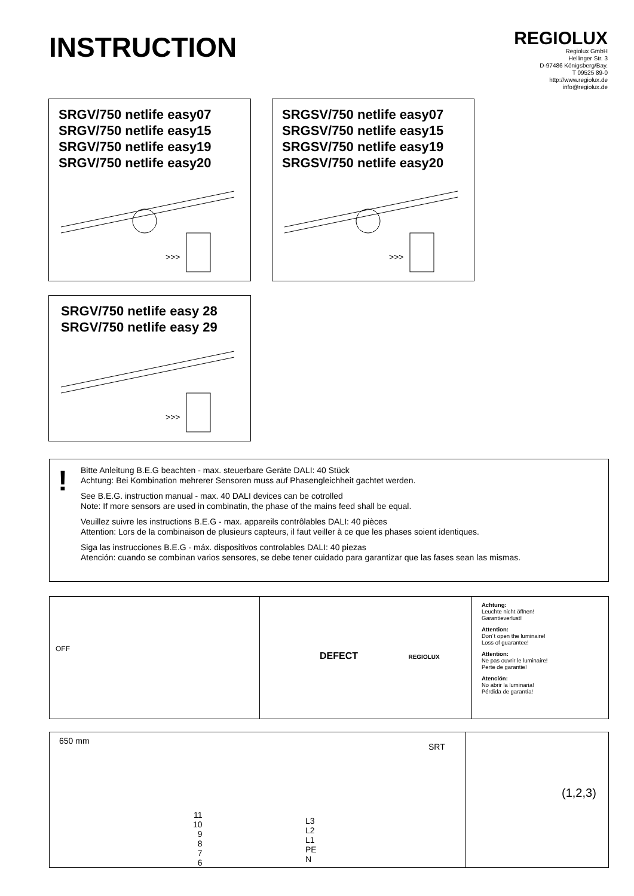INSTRUCTION
REGIOLUX
Regiolux GmbH
Hellinger Str. 3
D-97486 Königsberg/Bay.
T 09525 89-0
http://www.regiolux.de
info@regiolux.de
SRGV/750 netlife easy07
SRGV/750 netlife easy15
SRGV/750 netlife easy19
SRGV/750 netlife easy20
>>>
SRGSV/750 netlife easy07
SRGSV/750 netlife easy15
SRGSV/750 netlife easy19
SRGSV/750 netlife easy20
>>>
SRGV/750 netlife easy 28
SRGV/750 netlife easy 29
>>>
!
Bitte Anleitung B.E.G beachten - max. steuerbare Geräte DALI: 40 Stück
Achtung: Bei Kombination mehrerer Sensoren muss auf Phasengleichheit gachtet werden.
See B.E.G. instruction manual - max. 40 DALI devices can be cotrolled
Note: If more sensors are used in combinatin, the phase of the mains feed shall be equal.
Veuillez suivre les instructions B.E.G - max. appareils contrôlables DALI: 40 pièces
Attention: Lors de la combinaison de plusieurs capteurs, il faut veiller à ce que les phases soient identiques.
Siga las instrucciones B.E.G - máx. dispositivos controlables DALI: 40 piezas
Atención: cuando se combinan varios sensores, se debe tener cuidado para garantizar que las fases sean las mismas.
OFF
DEFECT REGIOLUX
Achtung:
Leuchte nicht öffnen!
Garantieverlust!
Attention:
Don´t open the luminaire!
Loss of guarantee!
Attention:
Ne pas ouvrir le luminaire!
Perte de garantie!
Atención:
No abrir la luminaria!
Pérdida de garantía!
650 mm
SRT
11
10
9
8
7
6
L3
L2
L1
PE
N
(1,2,3)